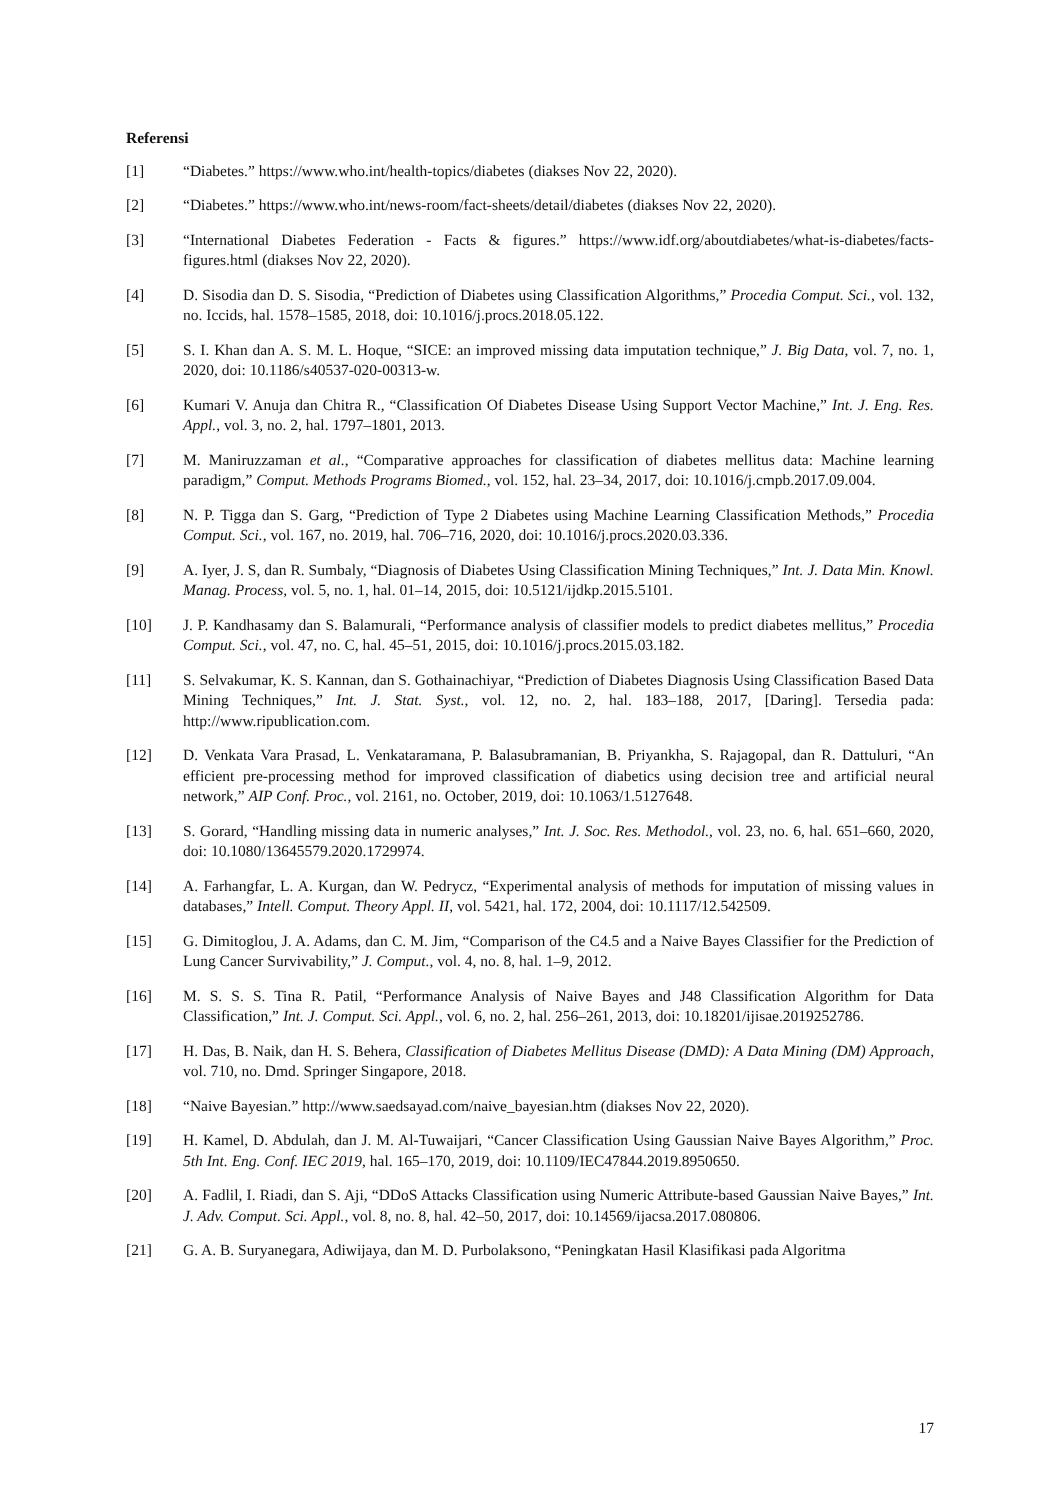Referensi
[1] “Diabetes.” https://www.who.int/health-topics/diabetes (diakses Nov 22, 2020).
[2] “Diabetes.” https://www.who.int/news-room/fact-sheets/detail/diabetes (diakses Nov 22, 2020).
[3] “International Diabetes Federation - Facts & figures.” https://www.idf.org/aboutdiabetes/what-is-diabetes/facts-figures.html (diakses Nov 22, 2020).
[4] D. Sisodia dan D. S. Sisodia, “Prediction of Diabetes using Classification Algorithms,” Procedia Comput. Sci., vol. 132, no. Iccids, hal. 1578–1585, 2018, doi: 10.1016/j.procs.2018.05.122.
[5] S. I. Khan dan A. S. M. L. Hoque, “SICE: an improved missing data imputation technique,” J. Big Data, vol. 7, no. 1, 2020, doi: 10.1186/s40537-020-00313-w.
[6] Kumari V. Anuja dan Chitra R., “Classification Of Diabetes Disease Using Support Vector Machine,” Int. J. Eng. Res. Appl., vol. 3, no. 2, hal. 1797–1801, 2013.
[7] M. Maniruzzaman et al., “Comparative approaches for classification of diabetes mellitus data: Machine learning paradigm,” Comput. Methods Programs Biomed., vol. 152, hal. 23–34, 2017, doi: 10.1016/j.cmpb.2017.09.004.
[8] N. P. Tigga dan S. Garg, “Prediction of Type 2 Diabetes using Machine Learning Classification Methods,” Procedia Comput. Sci., vol. 167, no. 2019, hal. 706–716, 2020, doi: 10.1016/j.procs.2020.03.336.
[9] A. Iyer, J. S, dan R. Sumbaly, “Diagnosis of Diabetes Using Classification Mining Techniques,” Int. J. Data Min. Knowl. Manag. Process, vol. 5, no. 1, hal. 01–14, 2015, doi: 10.5121/ijdkp.2015.5101.
[10] J. P. Kandhasamy dan S. Balamurali, “Performance analysis of classifier models to predict diabetes mellitus,” Procedia Comput. Sci., vol. 47, no. C, hal. 45–51, 2015, doi: 10.1016/j.procs.2015.03.182.
[11] S. Selvakumar, K. S. Kannan, dan S. Gothainachiyar, “Prediction of Diabetes Diagnosis Using Classification Based Data Mining Techniques,” Int. J. Stat. Syst., vol. 12, no. 2, hal. 183–188, 2017, [Daring]. Tersedia pada: http://www.ripublication.com.
[12] D. Venkata Vara Prasad, L. Venkataramana, P. Balasubramanian, B. Priyankha, S. Rajagopal, dan R. Dattuluri, “An efficient pre-processing method for improved classification of diabetics using decision tree and artificial neural network,” AIP Conf. Proc., vol. 2161, no. October, 2019, doi: 10.1063/1.5127648.
[13] S. Gorard, “Handling missing data in numeric analyses,” Int. J. Soc. Res. Methodol., vol. 23, no. 6, hal. 651–660, 2020, doi: 10.1080/13645579.2020.1729974.
[14] A. Farhangfar, L. A. Kurgan, dan W. Pedrycz, “Experimental analysis of methods for imputation of missing values in databases,” Intell. Comput. Theory Appl. II, vol. 5421, hal. 172, 2004, doi: 10.1117/12.542509.
[15] G. Dimitoglou, J. A. Adams, dan C. M. Jim, “Comparison of the C4.5 and a Naive Bayes Classifier for the Prediction of Lung Cancer Survivability,” J. Comput., vol. 4, no. 8, hal. 1–9, 2012.
[16] M. S. S. S. Tina R. Patil, “Performance Analysis of Naive Bayes and J48 Classification Algorithm for Data Classification,” Int. J. Comput. Sci. Appl., vol. 6, no. 2, hal. 256–261, 2013, doi: 10.18201/ijisae.2019252786.
[17] H. Das, B. Naik, dan H. S. Behera, Classification of Diabetes Mellitus Disease (DMD): A Data Mining (DM) Approach, vol. 710, no. Dmd. Springer Singapore, 2018.
[18] “Naive Bayesian.” http://www.saedsayad.com/naive_bayesian.htm (diakses Nov 22, 2020).
[19] H. Kamel, D. Abdulah, dan J. M. Al-Tuwaijari, “Cancer Classification Using Gaussian Naive Bayes Algorithm,” Proc. 5th Int. Eng. Conf. IEC 2019, hal. 165–170, 2019, doi: 10.1109/IEC47844.2019.8950650.
[20] A. Fadlil, I. Riadi, dan S. Aji, “DDoS Attacks Classification using Numeric Attribute-based Gaussian Naive Bayes,” Int. J. Adv. Comput. Sci. Appl., vol. 8, no. 8, hal. 42–50, 2017, doi: 10.14569/ijacsa.2017.080806.
[21] G. A. B. Suryanegara, Adiwijaya, dan M. D. Purbolaksono, “Peningkatan Hasil Klasifikasi pada Algoritma
17